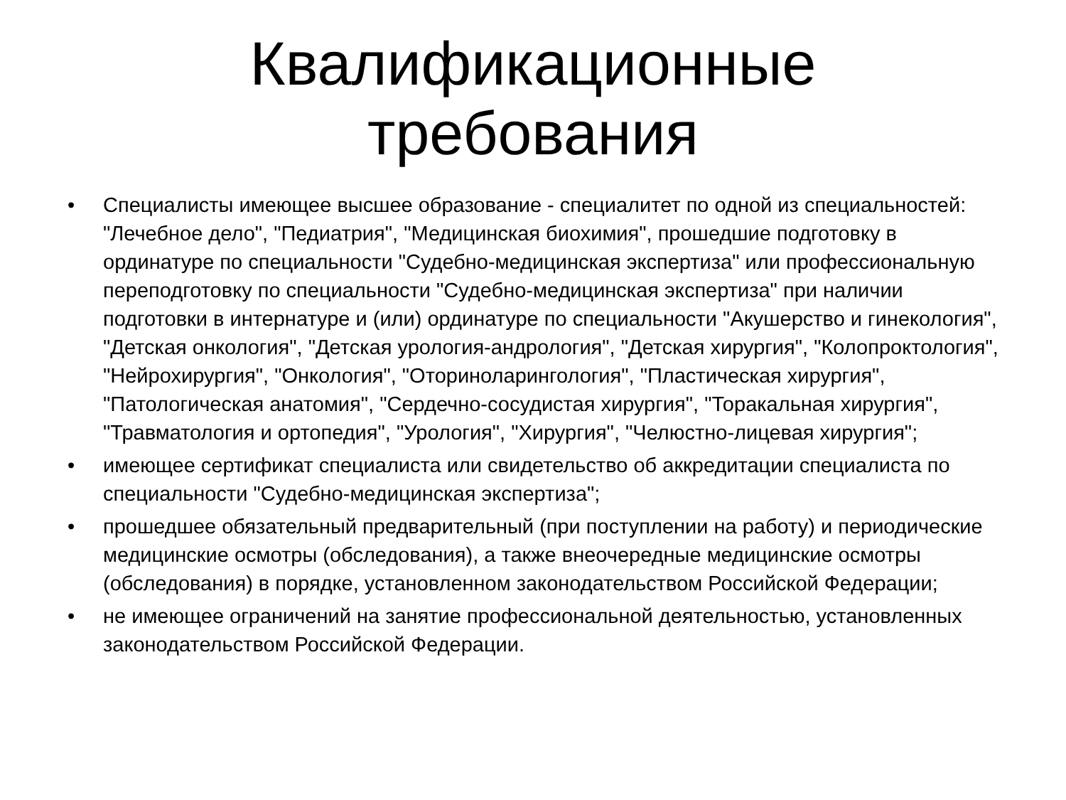Квалификационные
требования
• Специалисты имеющее высшее образование - специалитет по одной из специальностей: "Лечебное дело", "Педиатрия", "Медицинская биохимия", прошедшие подготовку в ординатуре по специальности "Судебно-медицинская экспертиза" или профессиональную переподготовку по специальности "Судебно-медицинская экспертиза" при наличии подготовки в интернатуре и (или) ординатуре по специальности "Акушерство и гинекология", "Детская онкология", "Детская урология-андрология", "Детская хирургия", "Колопроктология", "Нейрохирургия", "Онкология", "Оториноларингология", "Пластическая хирургия", "Патологическая анатомия", "Сердечно-сосудистая хирургия", "Торакальная хирургия", "Травматология и ортопедия", "Урология", "Хирургия", "Челюстно-лицевая хирургия";
• имеющее сертификат специалиста или свидетельство об аккредитации специалиста по специальности "Судебно-медицинская экспертиза";
• прошедшее обязательный предварительный (при поступлении на работу) и периодические медицинские осмотры (обследования), а также внеочередные медицинские осмотры (обследования) в порядке, установленном законодательством Российской Федерации;
• не имеющее ограничений на занятие профессиональной деятельностью, установленных законодательством Российской Федерации.